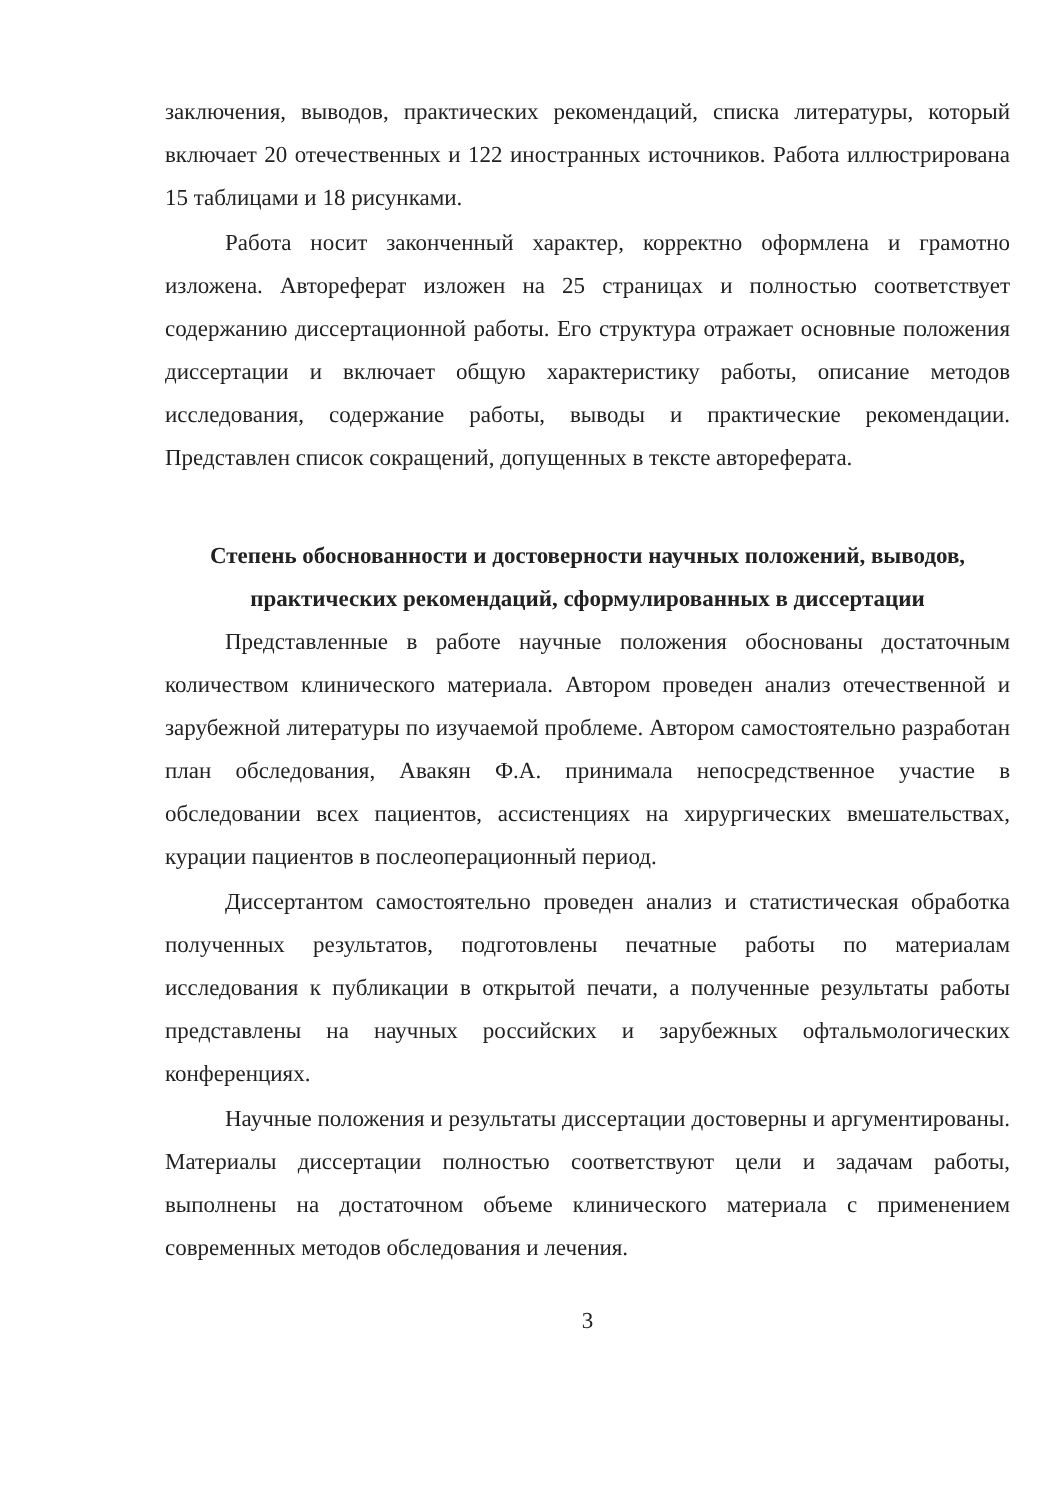заключения, выводов, практических рекомендаций, списка литературы, который включает 20 отечественных и 122 иностранных источников. Работа иллюстрирована 15 таблицами и 18 рисунками.
Работа носит законченный характер, корректно оформлена и грамотно изложена. Автореферат изложен на 25 страницах и полностью соответствует содержанию диссертационной работы. Его структура отражает основные положения диссертации и включает общую характеристику работы, описание методов исследования, содержание работы, выводы и практические рекомендации. Представлен список сокращений, допущенных в тексте автореферата.
Степень обоснованности и достоверности научных положений, выводов, практических рекомендаций, сформулированных в диссертации
Представленные в работе научные положения обоснованы достаточным количеством клинического материала. Автором проведен анализ отечественной и зарубежной литературы по изучаемой проблеме. Автором самостоятельно разработан план обследования, Авакян Ф.А. принимала непосредственное участие в обследовании всех пациентов, ассистенциях на хирургических вмешательствах, курации пациентов в послеоперационный период.
Диссертантом самостоятельно проведен анализ и статистическая обработка полученных результатов, подготовлены печатные работы по материалам исследования к публикации в открытой печати, а полученные результаты работы представлены на научных российских и зарубежных офтальмологических конференциях.
Научные положения и результаты диссертации достоверны и аргументированы. Материалы диссертации полностью соответствуют цели и задачам работы, выполнены на достаточном объеме клинического материала с применением современных методов обследования и лечения.
3